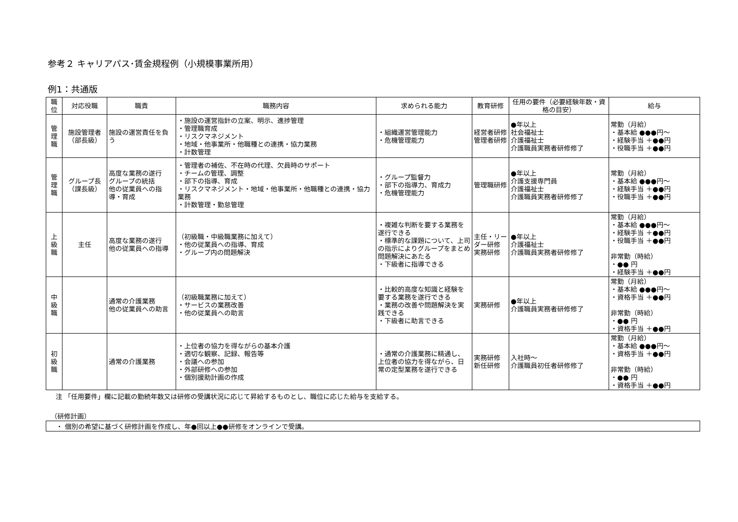参考２ キャリアパス･賃金規程例（小規模事業所用）
例1：共通版
| 職位 | 対応役職 | 職責 | 職務内容 | 求められる能力 | 教育研修 | 任用の要件（必要経験年数・資格の目安） | 給与 |
| --- | --- | --- | --- | --- | --- | --- | --- |
| 管 理 職 | 施設管理者 （部長級） | 施設の運営責任を負う | ・施設の運営指針の立案、明示、進捗管理 ・管理職育成 ・リスクマネジメント ・地域・他事業所・他職種との連携・協力業務 ・計数管理 | ・組織運営管理能力 ・危機管理能力 | 経営者研修 管理者研修 | ●年以上 社会福祉士 介護福祉士 介護職員実務者研修修了 | 常勤（月給） ・基本給 ●●●円～ ・経験手当 ＋●●円 ・役職手当 ＋●●円 |
| 管 理 職 | グループ長 （課長級） | 高度な業務の遂行 グループの統括 他の従業員への指導・育成 | ・管理者の補佐、不在時の代理、欠員時のサポート ・チームの管理、調整 ・部下の指導、育成 ・リスクマネジメント・地域・他事業所・他職種との連携・協力業務 ・計数管理・勤怠管理 | ・グループ監督力 ・部下の指導力、育成力 ・危機管理能力 | 管理職研修 | ●年以上 介護支援専門員 介護福祉士 介護職員実務者研修修了 | 常勤（月給） ・基本給 ●●●円～ ・経験手当 ＋●●円 ・役職手当 ＋●●円 |
| 上 級 職 | 主任 | 高度な業務の遂行 他の従業員への指導 | （初級職・中級職業務に加えて） ・他の従業員への指導、育成 ・グループ内の問題解決 | ・複雑な判断を要する業務を遂行できる ・標準的な課題について、上司の指示によりグループをまとめ問題解決にあたる ・下級者に指導できる | 主任・リーダー研修 実務研修 | ●年以上 介護福祉士 介護職員実務者研修修了 | 常勤（月給） ・基本給 ●●●円～ ・経験手当 ＋●●円 ・役職手当 ＋●●円 非常勤（時給） ・●● 円 ・経験手当 ＋●●円 |
| 中 級 職 | | 通常の介護業務 他の従業員への助言 | （初級職業務に加えて） ・サービスの業務改善 ・他の従業員への助言 | ・比較的高度な知識と経験を要する業務を遂行できる ・業務の改善や問題解決を実践できる ・下級者に助言できる | 実務研修 | ●年以上 介護職員実務者研修修了 | 常勤（月給） ・基本給 ●●●円～ ・資格手当 ＋●●円 非常勤（時給） ・●● 円 ・資格手当 ＋●●円 |
| 初 級 職 | | 通常の介護業務 | ・上位者の協力を得ながらの基本介護 ・適切な観察、記録、報告等 ・会議への参加 ・外部研修への参加 ・個別援助計画の作成 | ・通常の介護業務に精通し、上位者の協力を得ながら、日常の定型業務を遂行できる | 実務研修 新任研修 | 入社時～ 介護職員初任者研修修了 | 常勤（月給） ・基本給 ●●●円～ ・資格手当 ＋●●円 非常勤（時給） ・●● 円 ・資格手当 ＋●●円 |
注 「任用要件」欄に記載の勤続年数又は研修の受講状況に応じて昇給するものとし、職位に応じた給与を支給する。
（研修計画）
・ 個別の希望に基づく研修計画を作成し、年●回以上●●研修をオンラインで受講。